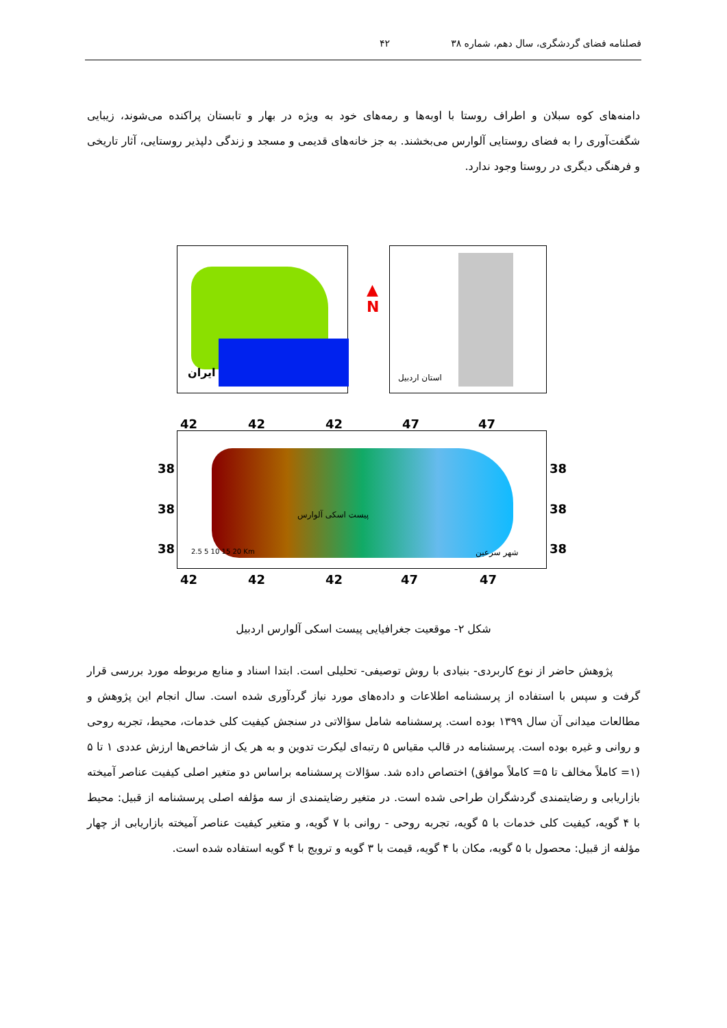فصلنامه فضای گردشگری، سال دهم، شماره ۳۸ ۴۲
دامنه‌های کوه سبلان و اطراف روستا با اوبه‌ها و رمه‌های خود به ویژه در بهار و تابستان پراکنده می‌شوند، زیبایی شگفت‌آوری را به فضای روستایی آلوارس می‌بخشند. به جز خانه‌های قدیمی و مسجد و زندگی دلپذیر روستایی، آثار تاریخی و فرهنگی دیگری در روستا وجود ندارد.
ایران
▲
N
استان اردبیل
42 42 42 47 47
38
38
38
پیست اسکی آلوارس
شهر سرعین 2.5 5 10 15 20 Km
38
38
38
42 42 42 47 47
شکل ۲- موقعیت جغرافیایی پیست اسکی آلوارس اردبیل
پژوهش حاضر از نوع کاربردی- بنیادی با روش توصیفی- تحلیلی است. ابتدا اسناد و منابع مربوطه مورد بررسی قرار گرفت و سپس با استفاده از پرسشنامه اطلاعات و داده‌های مورد نیاز گردآوری شده است. سال انجام این پژوهش و مطالعات میدانی آن سال ۱۳۹۹ بوده است. پرسشنامه شامل سؤالاتی در سنجش کیفیت کلی خدمات، محیط، تجربه روحی و روانی و غیره بوده است. پرسشنامه در قالب مقیاس ۵ رتبه‌ای لیکرت تدوین و به هر یک از شاخص‌ها ارزش عددی ۱ تا ۵ (۱= کاملاً مخالف تا ۵= کاملاً موافق) اختصاص داده شد. سؤالات پرسشنامه براساس دو متغیر اصلی کیفیت عناصر آمیخته بازاریابی و رضایتمندی گردشگران طراحی شده است. در متغیر رضایتمندی از سه مؤلفه اصلی پرسشنامه از قبیل: محیط با ۴ گویه، کیفیت کلی خدمات با ۵ گویه، تجربه روحی - روانی با ۷ گویه، و متغیر کیفیت عناصر آمیخته بازاریابی از چهار مؤلفه از قبیل: محصول با ۵ گویه، مکان با ۴ گویه، قیمت با ۳ گویه و ترویج با ۴ گویه استفاده شده است.